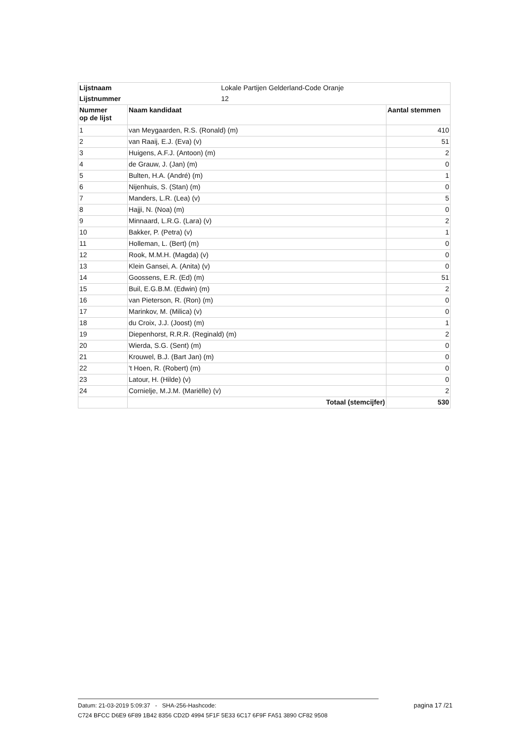| Lijstnaam | Lokale Partijen Gelderland-Code Oranje | |
| Lijstnummer | 12 | |
| Nummer op de lijst | Naam kandidaat | Aantal stemmen |
| 1 | van Meygaarden, R.S. (Ronald) (m) | 410 |
| 2 | van Raaij, E.J. (Eva) (v) | 51 |
| 3 | Huigens, A.F.J. (Antoon) (m) | 2 |
| 4 | de Grauw, J. (Jan) (m) | 0 |
| 5 | Bulten, H.A. (André) (m) | 1 |
| 6 | Nijenhuis, S. (Stan) (m) | 0 |
| 7 | Manders, L.R. (Lea) (v) | 5 |
| 8 | Hajji, N. (Noa) (m) | 0 |
| 9 | Minnaard, L.R.G. (Lara) (v) | 2 |
| 10 | Bakker, P. (Petra) (v) | 1 |
| 11 | Holleman, L. (Bert) (m) | 0 |
| 12 | Rook, M.M.H. (Magda) (v) | 0 |
| 13 | Klein Gansei, A. (Anita) (v) | 0 |
| 14 | Goossens, E.R. (Ed) (m) | 51 |
| 15 | Buil, E.G.B.M. (Edwin) (m) | 2 |
| 16 | van Pieterson, R. (Ron) (m) | 0 |
| 17 | Marinkov, M. (Milica) (v) | 0 |
| 18 | du Croix, J.J. (Joost) (m) | 1 |
| 19 | Diepenhorst, R.R.R. (Reginald) (m) | 2 |
| 20 | Wierda, S.G. (Sent) (m) | 0 |
| 21 | Krouwel, B.J. (Bart Jan) (m) | 0 |
| 22 | 't Hoen, R. (Robert) (m) | 0 |
| 23 | Latour, H. (Hilde) (v) | 0 |
| 24 | Cornielje, M.J.M. (Mariëlle) (v) | 2 |
| | Totaal (stemcijfer) | 530 |
Datum: 21-03-2019 5:09:37 - SHA-256-Hashcode:
C724 BFCC D6E9 6F89 1B42 8356 CD2D 4994 5F1F 5E33 6C17 6F9F FA51 3890 CF82 9508
pagina 17 /21